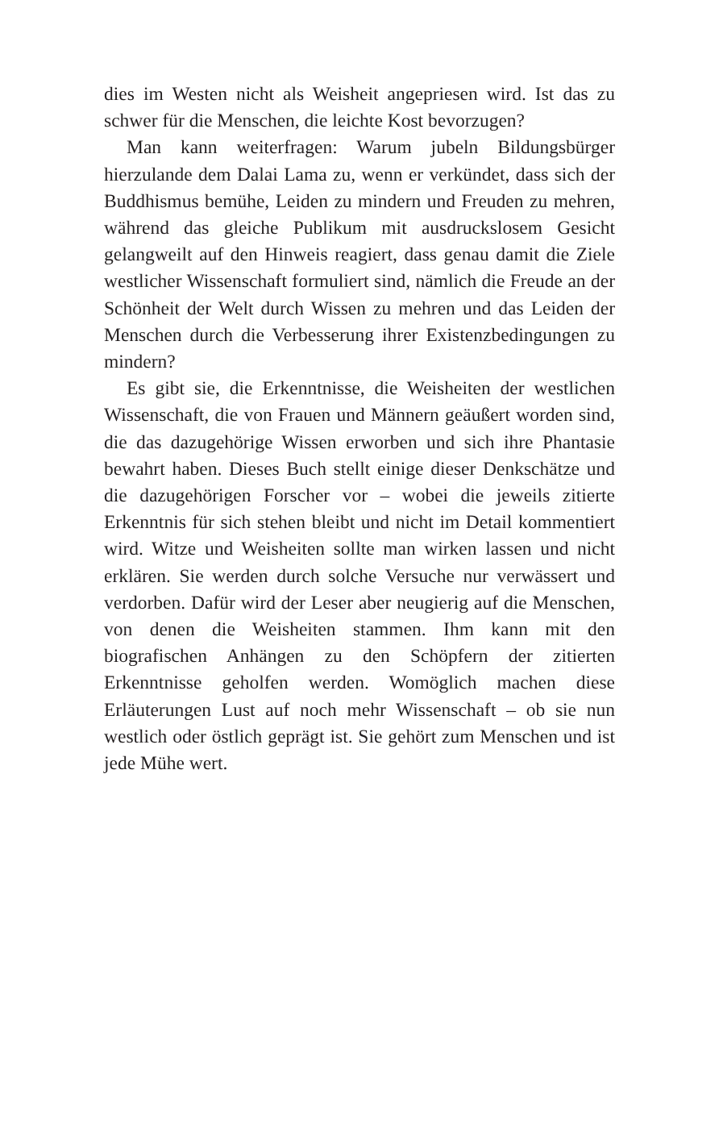dies im Westen nicht als Weisheit angepriesen wird. Ist das zu schwer für die Menschen, die leichte Kost bevorzugen?
Man kann weiterfragen: Warum jubeln Bildungsbürger hierzulande dem Dalai Lama zu, wenn er verkündet, dass sich der Buddhismus bemühe, Leiden zu mindern und Freuden zu mehren, während das gleiche Publikum mit ausdruckslosem Gesicht gelangweilt auf den Hinweis reagiert, dass genau damit die Ziele westlicher Wissenschaft formuliert sind, nämlich die Freude an der Schönheit der Welt durch Wissen zu mehren und das Leiden der Menschen durch die Verbesserung ihrer Existenzbedingungen zu mindern?
Es gibt sie, die Erkenntnisse, die Weisheiten der westlichen Wissenschaft, die von Frauen und Männern geäußert worden sind, die das dazugehörige Wissen erworben und sich ihre Phantasie bewahrt haben. Dieses Buch stellt einige dieser Denkschätze und die dazugehörigen Forscher vor – wobei die jeweils zitierte Erkenntnis für sich stehen bleibt und nicht im Detail kommentiert wird. Witze und Weisheiten sollte man wirken lassen und nicht erklären. Sie werden durch solche Versuche nur verwässert und verdorben. Dafür wird der Leser aber neugierig auf die Menschen, von denen die Weisheiten stammen. Ihm kann mit den biografischen Anhängen zu den Schöpfern der zitierten Erkenntnisse geholfen werden. Womöglich machen diese Erläuterungen Lust auf noch mehr Wissenschaft – ob sie nun westlich oder östlich geprägt ist. Sie gehört zum Menschen und ist jede Mühe wert.